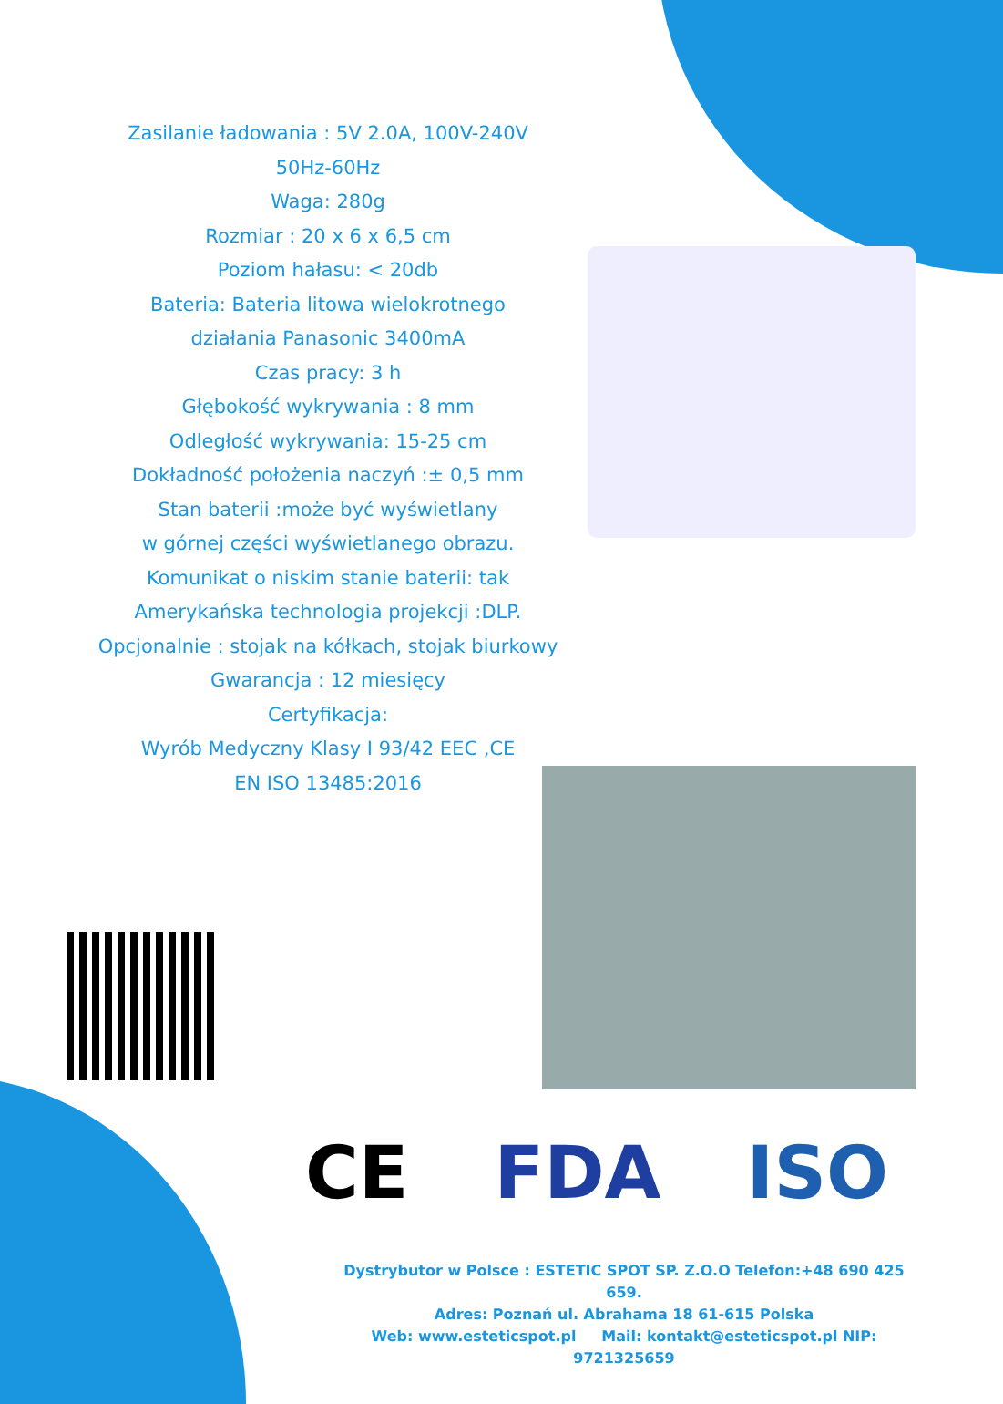Zasilanie ładowania : 5V 2.0A, 100V-240V
50Hz-60Hz
Waga: 280g
Rozmiar : 20 x 6 x 6,5 cm
Poziom hałasu: < 20db
Bateria: Bateria litowa wielokrotnego
działania Panasonic 3400mA
Czas pracy: 3 h
Głębokość wykrywania : 8 mm
Odległość wykrywania: 15-25 cm
Dokładność położenia naczyń :± 0,5 mm
Stan baterii :może być wyświetlany
w górnej części wyświetlanego obrazu.
Komunikat o niskim stanie baterii: tak
Amerykańska technologia projekcji :DLP.
Opcjonalnie : stojak na kółkach, stojak biurkowy
Gwarancja : 12 miesięcy
Certyfikacja:
Wyrób Medyczny Klasy I 93/42 EEC ,CE
EN ISO 13485:2016
CE FDA ISO
Dystrybutor w Polsce : ESTETIC SPOT SP. Z.O.O Telefon:+48 690 425 659.
Adres: Poznań ul. Abrahama 18 61-615 Polska
Web: www.esteticspot.pl Mail: kontakt@esteticspot.pl NIP: 9721325659